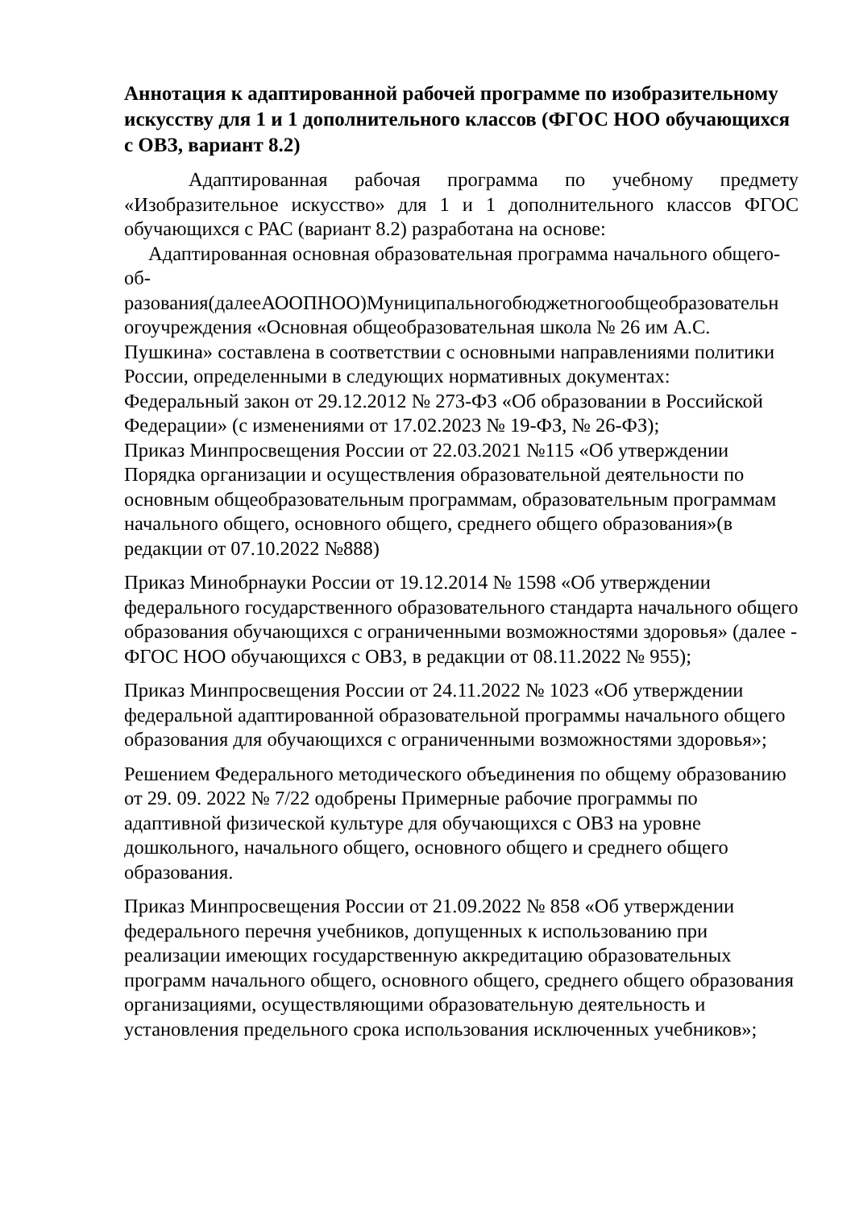Аннотация к адаптированной рабочей программе по изобразительному искусству для 1 и 1 дополнительного классов (ФГОС НОО обучающихся с ОВЗ, вариант 8.2)
Адаптированная рабочая программа по учебному предмету «Изобразительное искусство» для 1 и 1 дополнительного классов ФГОС обучающихся с РАС (вариант 8.2) разработана на основе:
Адаптированная основная образовательная программа начального общего-об-
разования(далееАООПНОО)Муниципальногобюджетногообщеобразовательн огоучреждения «Основная общеобразовательная школа № 26 им А.С. Пушкина» составлена в соответствии с основными направлениями политики России, определенными в следующих нормативных документах:
Федеральный закон от 29.12.2012 № 273-ФЗ «Об образовании в Российской Федерации» (с изменениями от 17.02.2023 № 19-ФЗ, № 26-ФЗ);
Приказ Минпросвещения России от 22.03.2021 №115 «Об утверждении Порядка организации и осуществления образовательной деятельности по основным общеобразовательным программам, образовательным программам начального общего, основного общего, среднего общего образования»(в редакции от 07.10.2022 №888)
Приказ Минобрнауки России от 19.12.2014 № 1598 «Об утверждении федерального государственного образовательного стандарта начального общего образования обучающихся с ограниченными возможностями здоровья» (далее - ФГОС НОО обучающихся с ОВЗ, в редакции от 08.11.2022 № 955);
Приказ Минпросвещения России от 24.11.2022 № 1023 «Об утверждении федеральной адаптированной образовательной программы начального общего образования для обучающихся с ограниченными возможностями здоровья»;
Решением Федерального методического объединения по общему образованию от 29. 09. 2022 № 7/22 одобрены Примерные рабочие программы по адаптивной физической культуре для обучающихся с ОВЗ на уровне дошкольного, начального общего, основного общего и среднего общего образования.
Приказ Минпросвещения России от 21.09.2022 № 858 «Об утверждении федерального перечня учебников, допущенных к использованию при реализации имеющих государственную аккредитацию образовательных программ начального общего, основного общего, среднего общего образования организациями, осуществляющими образовательную деятельность и установления предельного срока использования исключенных учебников»;